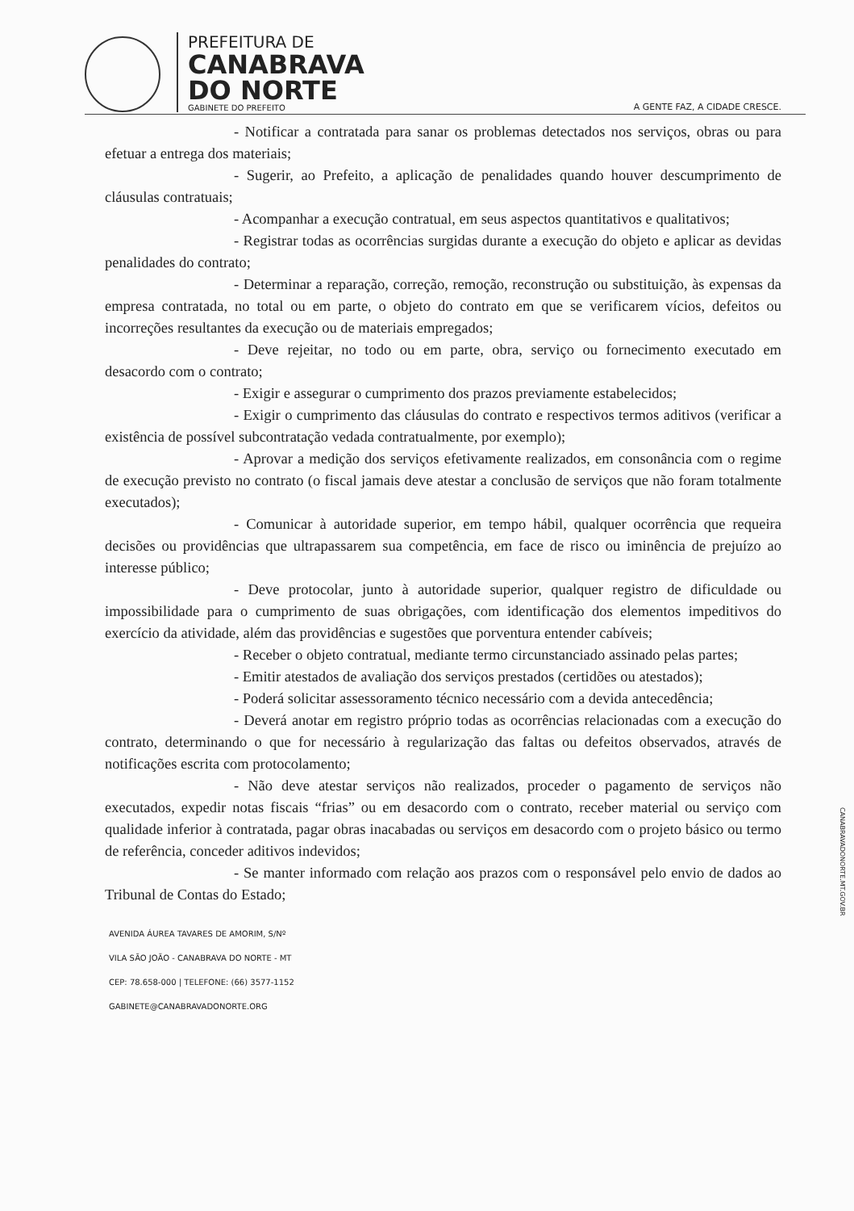PREFEITURA DE
CANABRAVA
DO NORTE
GABINETE DO PREFEITO
A GENTE FAZ, A CIDADE CRESCE.
- Notificar a contratada para sanar os problemas detectados nos serviços, obras ou para efetuar a entrega dos materiais;
- Sugerir, ao Prefeito, a aplicação de penalidades quando houver descumprimento de cláusulas contratuais;
- Acompanhar a execução contratual, em seus aspectos quantitativos e qualitativos;
- Registrar todas as ocorrências surgidas durante a execução do objeto e aplicar as devidas penalidades do contrato;
- Determinar a reparação, correção, remoção, reconstrução ou substituição, às expensas da empresa contratada, no total ou em parte, o objeto do contrato em que se verificarem vícios, defeitos ou incorreções resultantes da execução ou de materiais empregados;
- Deve rejeitar, no todo ou em parte, obra, serviço ou fornecimento executado em desacordo com o contrato;
- Exigir e assegurar o cumprimento dos prazos previamente estabelecidos;
- Exigir o cumprimento das cláusulas do contrato e respectivos termos aditivos (verificar a existência de possível subcontratação vedada contratualmente, por exemplo);
- Aprovar a medição dos serviços efetivamente realizados, em consonância com o regime de execução previsto no contrato (o fiscal jamais deve atestar a conclusão de serviços que não foram totalmente executados);
- Comunicar à autoridade superior, em tempo hábil, qualquer ocorrência que requeira decisões ou providências que ultrapassarem sua competência, em face de risco ou iminência de prejuízo ao interesse público;
- Deve protocolar, junto à autoridade superior, qualquer registro de dificuldade ou impossibilidade para o cumprimento de suas obrigações, com identificação dos elementos impeditivos do exercício da atividade, além das providências e sugestões que porventura entender cabíveis;
- Receber o objeto contratual, mediante termo circunstanciado assinado pelas partes;
- Emitir atestados de avaliação dos serviços prestados (certidões ou atestados);
- Poderá solicitar assessoramento técnico necessário com a devida antecedência;
- Deverá anotar em registro próprio todas as ocorrências relacionadas com a execução do contrato, determinando o que for necessário à regularização das faltas ou defeitos observados, através de notificações escrita com protocolamento;
- Não deve atestar serviços não realizados, proceder o pagamento de serviços não executados, expedir notas fiscais “frias” ou em desacordo com o contrato, receber material ou serviço com qualidade inferior à contratada, pagar obras inacabadas ou serviços em desacordo com o projeto básico ou termo de referência, conceder aditivos indevidos;
- Se manter informado com relação aos prazos com o responsável pelo envio de dados ao Tribunal de Contas do Estado;
AVENIDA ÁUREA TAVARES DE AMORIM, S/Nº
VILA SÃO JOÃO - CANABRAVA DO NORTE - MT
CEP: 78.658-000 | TELEFONE: (66) 3577-1152
GABINETE@CANABRAVADONORTE.ORG
CANABRAVADONORTE.MT.GOV.BR